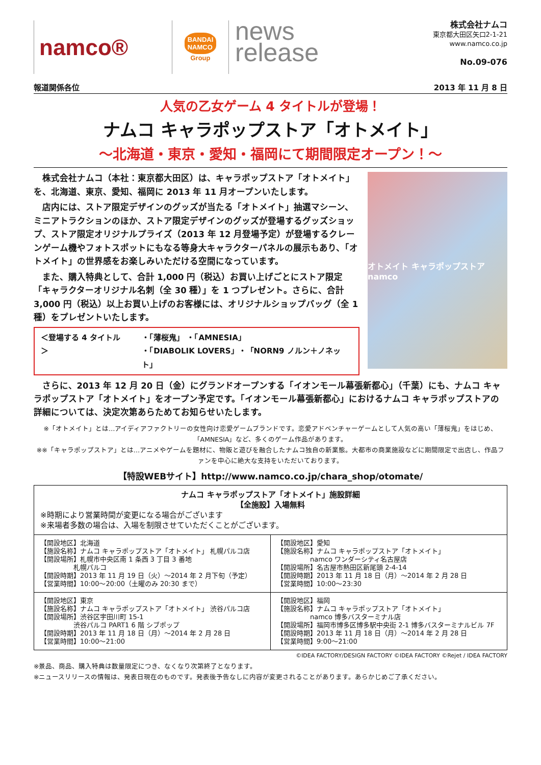namco®
BANDAI
NAMCO
Group
news
release
株式会社ナムコ
東京都大田区矢口2-1-21
www.namco.co.jp
No.09-076
報道関係各位 2013 年 11 月 8 日
人気の乙女ゲーム 4 タイトルが登場！
ナムコ キャラポップストア「オトメイト」
～北海道・東京・愛知・福岡にて期間限定オープン！～
株式会社ナムコ（本社：東京都大田区）は、キャラポップストア「オトメイト」を、北海道、東京、愛知、福岡に 2013 年 11 月オープンいたします。
店内には、ストア限定デザインのグッズが当たる「オトメイト」抽選マシーン、ミニアトラクションのほか、ストア限定デザインのグッズが登場するグッズショップ、ストア限定オリジナルプライズ（2013 年 12 月登場予定）が登場するクレーンゲーム機やフォトスポットにもなる等身大キャラクターパネルの展示もあり、「オトメイト」の世界感をお楽しみいただける空間になっています。
また、購入特典として、合計 1,000 円（税込）お買い上げごとにストア限定「キャラクターオリジナル名刺（全 30 種）」を 1 つプレゼント。さらに、合計 3,000 円（税込）以上お買い上げのお客様には、オリジナルショップバッグ（全 1 種）をプレゼントいたします。
＜登場する 4 タイトル＞ ・「薄桜鬼」 ・「AMNESIA」
・「DIABOLIK LOVERS」・「NORN9 ノルン＋ノネット」
オトメイト キャラポップストア namco
さらに、2013 年 12 月 20 日（金）にグランドオープンする「イオンモール幕張新都心」（千葉）にも、ナムコ キャラポップストア「オトメイト」をオープン予定です。「イオンモール幕張新都心」におけるナムコ キャラポップストアの詳細については、決定次第あらためてお知らせいたします。
※「オトメイト」とは…アイディアファクトリーの女性向け恋愛ゲームブランドです。恋愛アドベンチャーゲームとして人気の高い「薄桜鬼」をはじめ、「AMNESIA」など、多くのゲーム作品があります。
※※「キャラポップストア」とは…アニメやゲームを題材に、物販と遊びを融合したナムコ独自の新業態。大都市の商業施設などに期間限定で出店し、作品ファンを中心に絶大な支持をいただいております。
【特設WEBサイト】http://www.namco.co.jp/chara_shop/otomate/
| ナムコ キャラポップストア「オトメイト」施設詳細 【全施設】入場無料 ※時期により営業時間が変更になる場合がございます ※来場者多数の場合は、入場を制限させていただくことがございます。 | |
| 【開設地区】北海道 【施設名称】ナムコ キャラポップストア「オトメイト」 札幌パルコ店 【開設場所】札幌市中央区南 1 条西 3 丁目 3 番地 札幌パルコ 【開設時期】2013 年 11 月 19 日（火）～2014 年 2 月下旬（予定） 【営業時間】10:00～20:00（土曜のみ 20:30 まで） | 【開設地区】愛知 【施設名称】ナムコ キャラポップストア「オトメイト」 namco ワンダーシティ名古屋店 【開設場所】名古屋市熱田区新尾頭 2-4-14 【開設時期】2013 年 11 月 18 日（月）～2014 年 2 月 28 日 【営業時間】10:00～23:30 |
| 【開設地区】東京 【施設名称】ナムコ キャラポップストア「オトメイト」 渋谷パルコ店 【開設場所】渋谷区宇田川町 15-1 渋谷パルコ PART1 6 階 シブポップ 【開設時期】2013 年 11 月 18 日（月）～2014 年 2 月 28 日 【営業時間】10:00～21:00 | 【開設地区】福岡 【施設名称】ナムコ キャラポップストア「オトメイト」 namco 博多バスターミナル店 【開設場所】福岡市博多区博多駅中央街 2-1 博多バスターミナルビル 7F 【開設時期】2013 年 11 月 18 日（月）～2014 年 2 月 28 日 【営業時間】9:00～21:00 |
©IDEA FACTORY/DESIGN FACTORY ©IDEA FACTORY ©Rejet / IDEA FACTORY
※景品、商品、購入特典は数量限定につき、なくなり次第終了となります。
※ニュースリリースの情報は、発表日現在のものです。発表後予告なしに内容が変更されることがあります。あらかじめご了承ください。